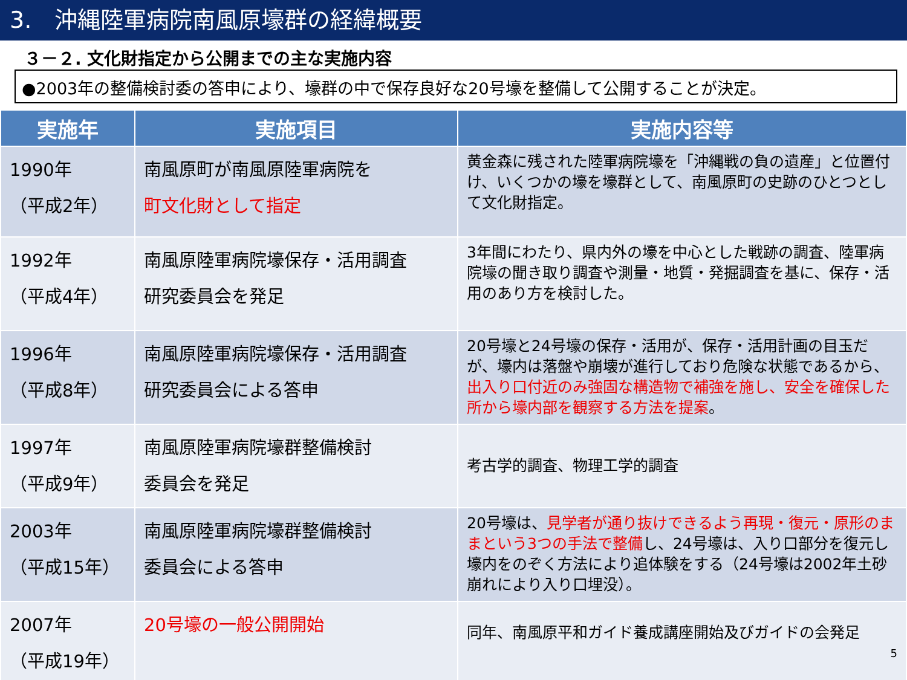3.　沖縄陸軍病院南風原壕群の経緯概要
３－２. 文化財指定から公開までの主な実施内容
●2003年の整備検討委の答申により、壕群の中で保存良好な20号壕を整備して公開することが決定。
| 実施年 | 実施項目 | 実施内容等 |
| --- | --- | --- |
| 1990年 （平成2年） | 南風原町が南風原陸軍病院を 町文化財として指定 | 黄金森に残された陸軍病院壕を「沖縄戦の負の遺産」と位置付け、いくつかの壕を壕群として、南風原町の史跡のひとつとして文化財指定。 |
| 1992年 （平成4年） | 南風原陸軍病院壕保存・活用調査 研究委員会を発足 | 3年間にわたり、県内外の壕を中心とした戦跡の調査、陸軍病院壕の聞き取り調査や測量・地質・発掘調査を基に、保存・活用のあり方を検討した。 |
| 1996年 （平成8年） | 南風原陸軍病院壕保存・活用調査 研究委員会による答申 | 20号壕と24号壕の保存・活用が、保存・活用計画の目玉だが、壕内は落盤や崩壊が進行しており危険な状態であるから、 出入り口付近のみ強固な構造物で補強を施し、安全を確保した所から壕内部を観察する方法を提案 。 |
| 1997年 （平成9年） | 南風原陸軍病院壕群整備検討 委員会を発足 | 考古学的調査、物理工学的調査 |
| 2003年 （平成15年） | 南風原陸軍病院壕群整備検討 委員会による答申 | 20号壕は、 見学者が通り抜けできるよう再現・復元・原形のままという3つの手法で整備 し、24号壕は、入り口部分を復元し壕内をのぞく方法により追体験をする（24号壕は2002年土砂崩れにより入り口埋没）。 |
| 2007年 （平成19年） | 20号壕の一般公開開始 | 同年、南風原平和ガイド養成講座開始及びガイドの会発足 5 |